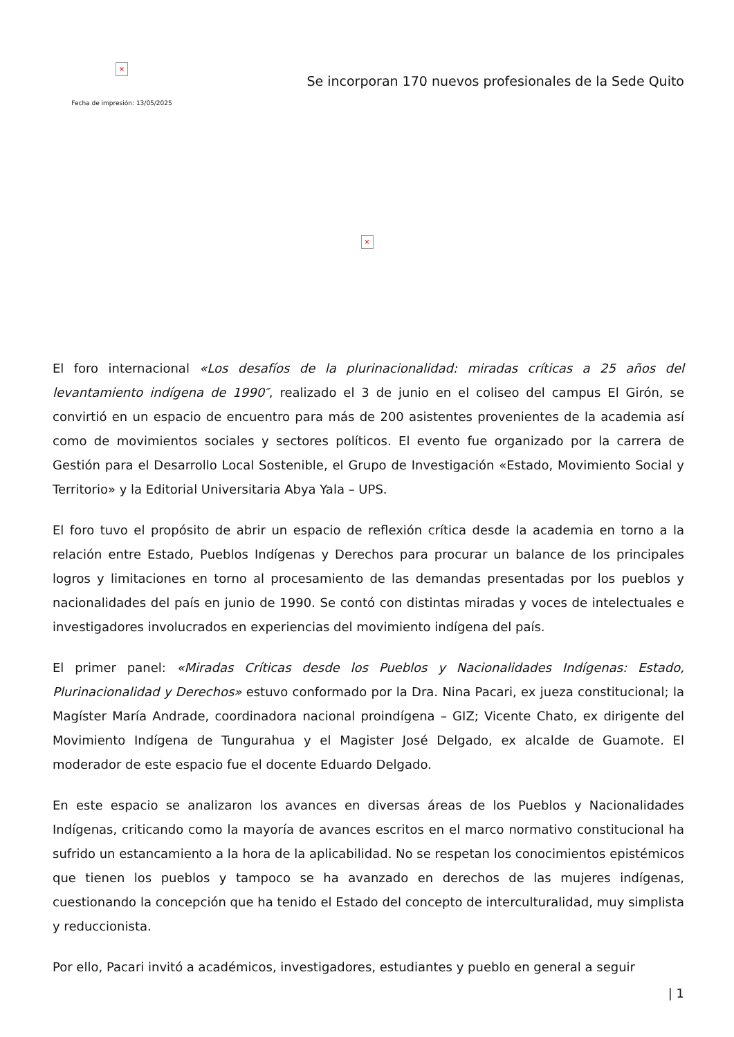×
Fecha de impresión: 13/05/2025
Se incorporan 170 nuevos profesionales de la Sede Quito
×
El foro internacional «Los desafíos de la plurinacionalidad: miradas críticas a 25 años del levantamiento indígena de 1990″, realizado el 3 de junio en el coliseo del campus El Girón, se convirtió en un espacio de encuentro para más de 200 asistentes provenientes de la academia así como de movimientos sociales y sectores políticos. El evento fue organizado por la carrera de Gestión para el Desarrollo Local Sostenible, el Grupo de Investigación «Estado, Movimiento Social y Territorio» y la Editorial Universitaria Abya Yala – UPS.
El foro tuvo el propósito de abrir un espacio de reflexión crítica desde la academia en torno a la relación entre Estado, Pueblos Indígenas y Derechos para procurar un balance de los principales logros y limitaciones en torno al procesamiento de las demandas presentadas por los pueblos y nacionalidades del país en junio de 1990. Se contó con distintas miradas y voces de intelectuales e investigadores involucrados en experiencias del movimiento indígena del país.
El primer panel: «Miradas Críticas desde los Pueblos y Nacionalidades Indígenas: Estado, Plurinacionalidad y Derechos» estuvo conformado por la Dra. Nina Pacari, ex jueza constitucional; la Magíster María Andrade, coordinadora nacional proindígena – GIZ; Vicente Chato, ex dirigente del Movimiento Indígena de Tungurahua y el Magister José Delgado, ex alcalde de Guamote. El moderador de este espacio fue el docente Eduardo Delgado.
En este espacio se analizaron los avances en diversas áreas de los Pueblos y Nacionalidades Indígenas, criticando como la mayoría de avances escritos en el marco normativo constitucional ha sufrido un estancamiento a la hora de la aplicabilidad. No se respetan los conocimientos epistémicos que tienen los pueblos y tampoco se ha avanzado en derechos de las mujeres indígenas, cuestionando la concepción que ha tenido el Estado del concepto de interculturalidad, muy simplista y reduccionista.
Por ello, Pacari invitó a académicos, investigadores, estudiantes y pueblo en general a seguir
| 1